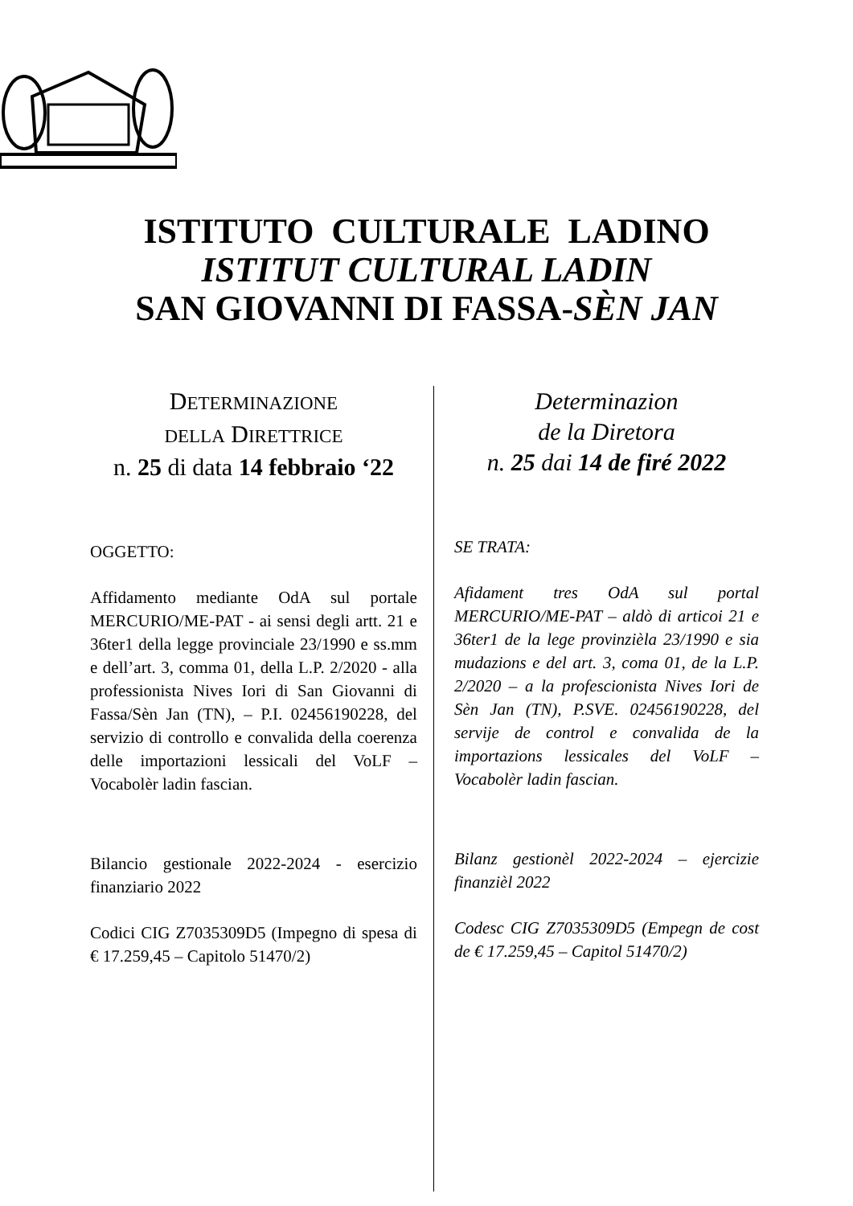ISTITUTO CULTURALE LADINO
ISTITUT CULTURAL LADIN
SAN GIOVANNI DI FASSA-SÈN JAN
DETERMINAZIONE
DELLA DIRETTRICE
n. 25 di data 14 febbraio ‘22
OGGETTO:
Affidamento mediante OdA sul portale MERCURIO/ME-PAT - ai sensi degli artt. 21 e 36ter1 della legge provinciale 23/1990 e ss.mm e dell’art. 3, comma 01, della L.P. 2/2020 - alla professionista Nives Iori di San Giovanni di Fassa/Sèn Jan (TN), – P.I. 02456190228, del servizio di controllo e convalida della coerenza delle importazioni lessicali del VoLF – Vocabolèr ladin fascian.
Bilancio gestionale 2022-2024 - esercizio finanziario 2022
Codici CIG Z7035309D5 (Impegno di spesa di € 17.259,45 – Capitolo 51470/2)
Determinazion
de la Diretora
n. 25 dai 14 de firé 2022
SE TRATA:
Afidament tres OdA sul portal MERCURIO/ME-PAT – aldò di articoi 21 e 36ter1 de la lege provinzièla 23/1990 e sia mudazions e del art. 3, coma 01, de la L.P. 2/2020 – a la profescionista Nives Iori de Sèn Jan (TN), P.SVE. 02456190228, del servije de control e convalida de la importazions lessicales del VoLF – Vocabolèr ladin fascian.
Bilanz gestionèl 2022-2024 – ejercizie finanzièl 2022
Codesc CIG Z7035309D5 (Empegn de cost de € 17.259,45 – Capitol 51470/2)